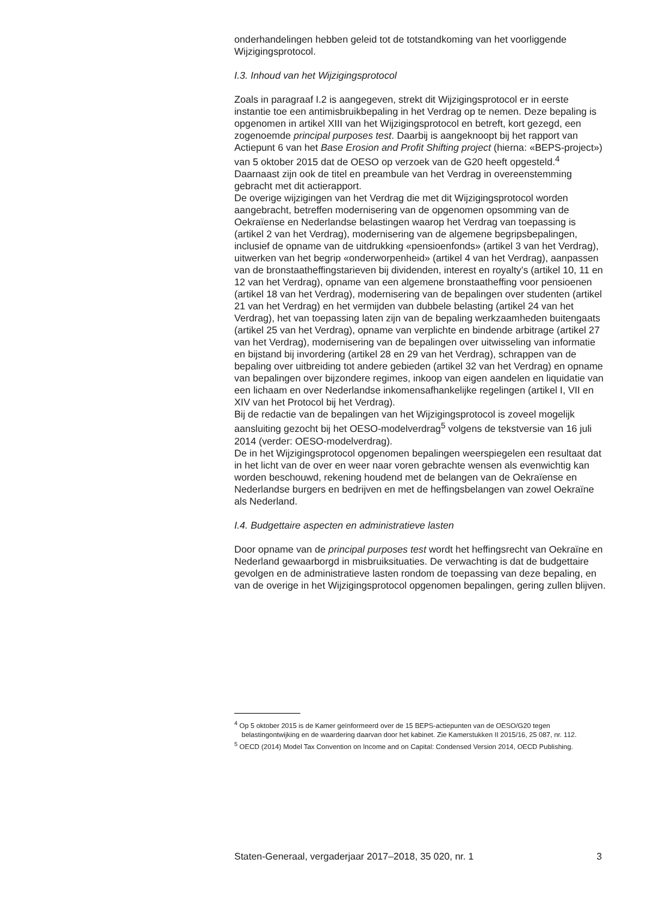onderhandelingen hebben geleid tot de totstandkoming van het voorliggende Wijzigingsprotocol.
I.3. Inhoud van het Wijzigingsprotocol
Zoals in paragraaf I.2 is aangegeven, strekt dit Wijzigingsprotocol er in eerste instantie toe een antimisbruikbepaling in het Verdrag op te nemen. Deze bepaling is opgenomen in artikel XIII van het Wijzigingsprotocol en betreft, kort gezegd, een zogenoemde principal purposes test. Daarbij is aangeknoopt bij het rapport van Actiepunt 6 van het Base Erosion and Profit Shifting project (hierna: «BEPS-project») van 5 oktober 2015 dat de OESO op verzoek van de G20 heeft opgesteld.<sup>4</sup> Daarnaast zijn ook de titel en preambule van het Verdrag in overeenstemming gebracht met dit actierapport.
De overige wijzigingen van het Verdrag die met dit Wijzigingsprotocol worden aangebracht, betreffen modernisering van de opgenomen opsomming van de Oekraïense en Nederlandse belastingen waarop het Verdrag van toepassing is (artikel 2 van het Verdrag), modernisering van de algemene begripsbepalingen, inclusief de opname van de uitdrukking «pensioenfonds» (artikel 3 van het Verdrag), uitwerken van het begrip «onderworpenheid» (artikel 4 van het Verdrag), aanpassen van de bronstaatheffingstarieven bij dividenden, interest en royalty’s (artikel 10, 11 en 12 van het Verdrag), opname van een algemene bronstaatheffing voor pensioenen (artikel 18 van het Verdrag), modernisering van de bepalingen over studenten (artikel 21 van het Verdrag) en het vermijden van dubbele belasting (artikel 24 van het Verdrag), het van toepassing laten zijn van de bepaling werkzaamheden buitengaats (artikel 25 van het Verdrag), opname van verplichte en bindende arbitrage (artikel 27 van het Verdrag), modernisering van de bepalingen over uitwisseling van informatie en bijstand bij invordering (artikel 28 en 29 van het Verdrag), schrappen van de bepaling over uitbreiding tot andere gebieden (artikel 32 van het Verdrag) en opname van bepalingen over bijzondere regimes, inkoop van eigen aandelen en liquidatie van een lichaam en over Nederlandse inkomensafhankelijke regelingen (artikel I, VII en XIV van het Protocol bij het Verdrag).
Bij de redactie van de bepalingen van het Wijzigingsprotocol is zoveel mogelijk aansluiting gezocht bij het OESO-modelverdrag<sup>5</sup> volgens de tekstversie van 16 juli 2014 (verder: OESO-modelverdrag).
De in het Wijzigingsprotocol opgenomen bepalingen weerspiegelen een resultaat dat in het licht van de over en weer naar voren gebrachte wensen als evenwichtig kan worden beschouwd, rekening houdend met de belangen van de Oekraïense en Nederlandse burgers en bedrijven en met de heffingsbelangen van zowel Oekraïne als Nederland.
I.4. Budgettaire aspecten en administratieve lasten
Door opname van de principal purposes test wordt het heffingsrecht van Oekraïne en Nederland gewaarborgd in misbruiksituaties. De verwachting is dat de budgettaire gevolgen en de administratieve lasten rondom de toepassing van deze bepaling, en van de overige in het Wijzigingsprotocol opgenomen bepalingen, gering zullen blijven.
<sup>4</sup> Op 5 oktober 2015 is de Kamer geïnformeerd over de 15 BEPS-actiepunten van de OESO/G20 tegen belastingontwijking en de waardering daarvan door het kabinet. Zie Kamerstukken II 2015/16, 25 087, nr. 112.
<sup>5</sup> OECD (2014) Model Tax Convention on Income and on Capital: Condensed Version 2014, OECD Publishing.
Staten-Generaal, vergaderjaar 2017–2018, 35 020, nr. 1 3